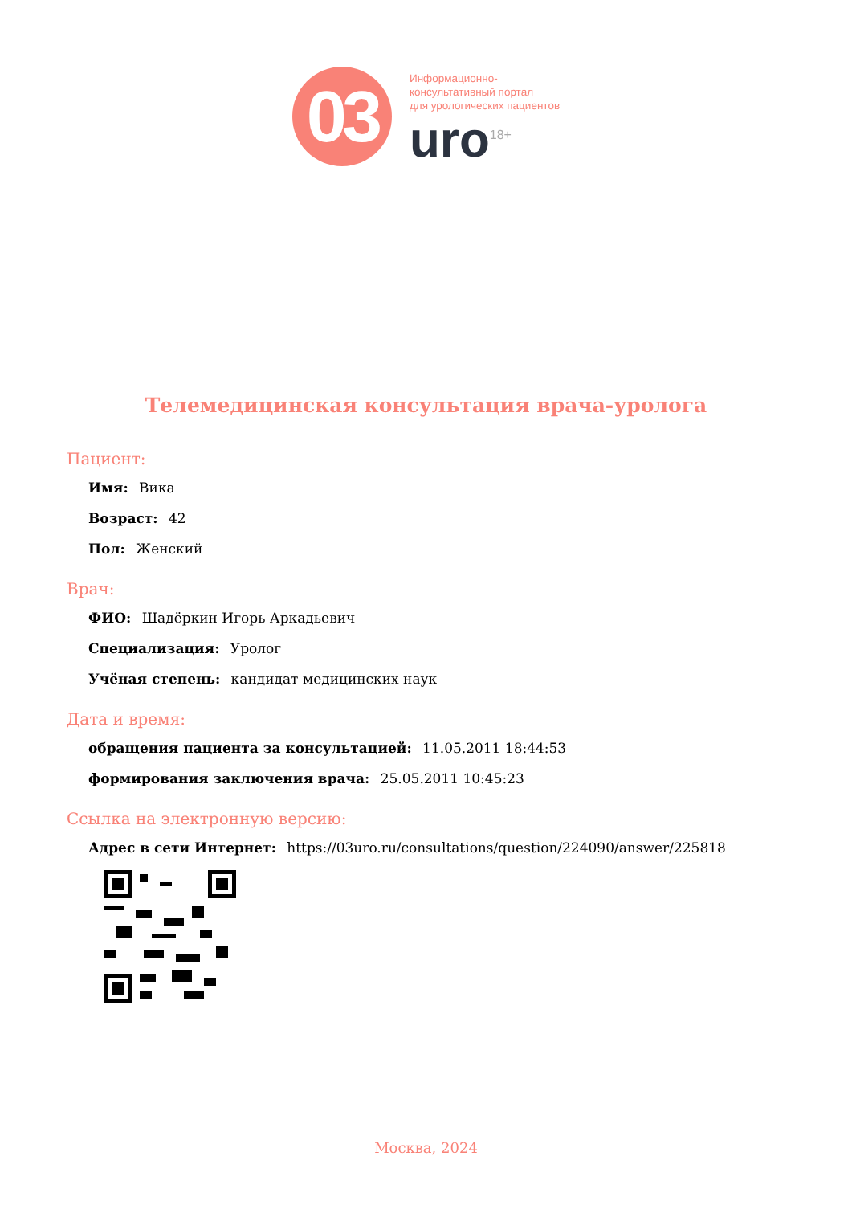03
Информационно-
консультативный портал
для урологических пациентов
uro<sup>18+</sup>
Телемедицинская консультация врача-уролога
Пациент:
Имя: Вика
Возраст: 42
Пол: Женский
Врач:
ФИО: Шадёркин Игорь Аркадьевич
Специализация: Уролог
Учёная степень: кандидат медицинских наук
Дата и время:
обращения пациента за консультацией: 11.05.2011 18:44:53
формирования заключения врача: 25.05.2011 10:45:23
Ссылка на электронную версию:
Адрес в сети Интернет: https://03uro.ru/consultations/question/224090/answer/225818
Москва, 2024